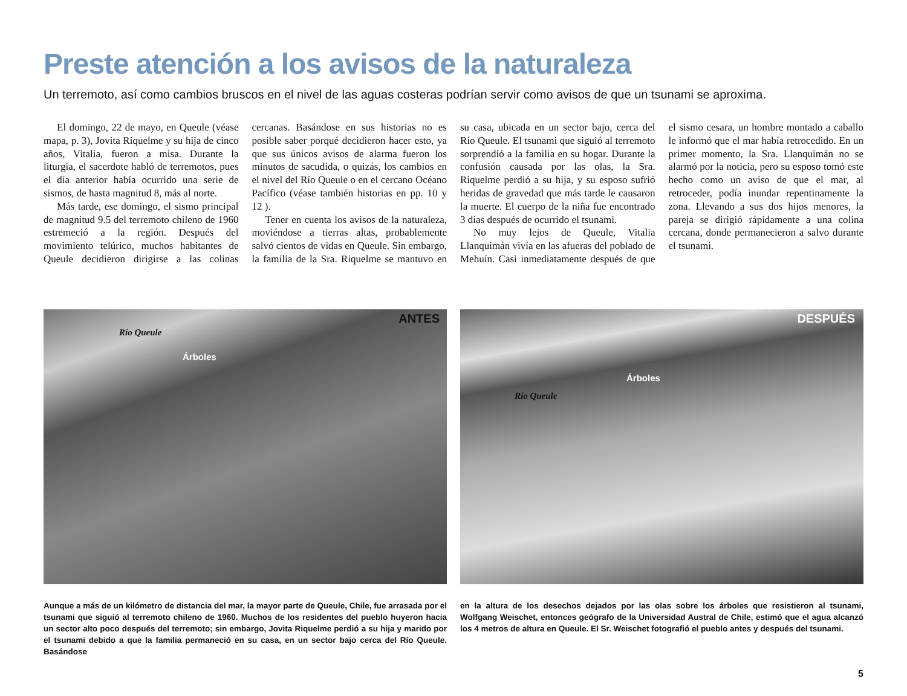Preste atención a los avisos de la naturaleza
Un terremoto, así como cambios bruscos en el nivel de las aguas costeras podrían servir como avisos de que un tsunami se aproxima.
El domingo, 22 de mayo, en Queule (véase mapa, p. 3), Jovita Riquelme y su hija de cinco años, Vitalia, fueron a misa. Durante la liturgia, el sacerdote habló de terremotos, pues el día anterior había ocurrido una serie de sismos, de hasta magnitud 8, más al norte.
Más tarde, ese domingo, el sismo principal de magnitud 9.5 del terremoto chileno de 1960 estremeció a la región. Después del movimiento telúrico, muchos habitantes de Queule decidieron dirigirse a las colinas cercanas. Basándose en sus historias no es posible saber porqué decidieron hacer esto, ya que sus únicos avisos de alarma fueron los minutos de sacudida, o quizás, los cambios en el nivel del Río Queule o en el cercano Océano Pacífico (véase también historias en pp. 10 y 12 ).
Tener en cuenta los avisos de la naturaleza, moviéndose a tierras altas, probablemente salvó cientos de vidas en Queule. Sin embargo, la familia de la Sra. Riquelme se mantuvo en su casa, ubicada en un sector bajo, cerca del Río Queule. El tsunami que siguió al terremoto sorprendió a la familia en su hogar. Durante la confusión causada por las olas, la Sra. Riquelme perdió a su hija, y su esposo sufrió heridas de gravedad que más tarde le causaron la muerte. El cuerpo de la niña fue encontrado 3 días después de ocurrido el tsunami.
No muy lejos de Queule, Vitalia Llanquimán vivía en las afueras del poblado de Mehuín. Casi inmediatamente después de que el sismo cesara, un hombre montado a caballo le informó que el mar había retrocedido. En un primer momento, la Sra. Llanquimán no se alarmó por la noticia, pero su esposo tomó este hecho como un aviso de que el mar, al retroceder, podía inundar repentinamente la zona. Llevando a sus dos hijos menores, la pareja se dirigió rápidamente a una colina cercana, donde permanecieron a salvo durante el tsunami.
ANTES
Río Queule
Árboles
DESPUÉS
Río Queule
Árboles
Aunque a más de un kilómetro de distancia del mar, la mayor parte de Queule, Chile, fue arrasada por el tsunami que siguió al terremoto chileno de 1960. Muchos de los residentes del pueblo huyeron hacia un sector alto poco después del terremoto; sin embargo, Jovita Riquelme perdió a su hija y marido por el tsunami debido a que la familia permaneció en su casa, en un sector bajo cerca del Río Queule. Basándose
en la altura de los desechos dejados por las olas sobre los árboles que resistieron al tsunami, Wolfgang Weischet, entonces geógrafo de la Universidad Austral de Chile, estimó que el agua alcanzó los 4 metros de altura en Queule. El Sr. Weischet fotografió el pueblo antes y después del tsunami.
5